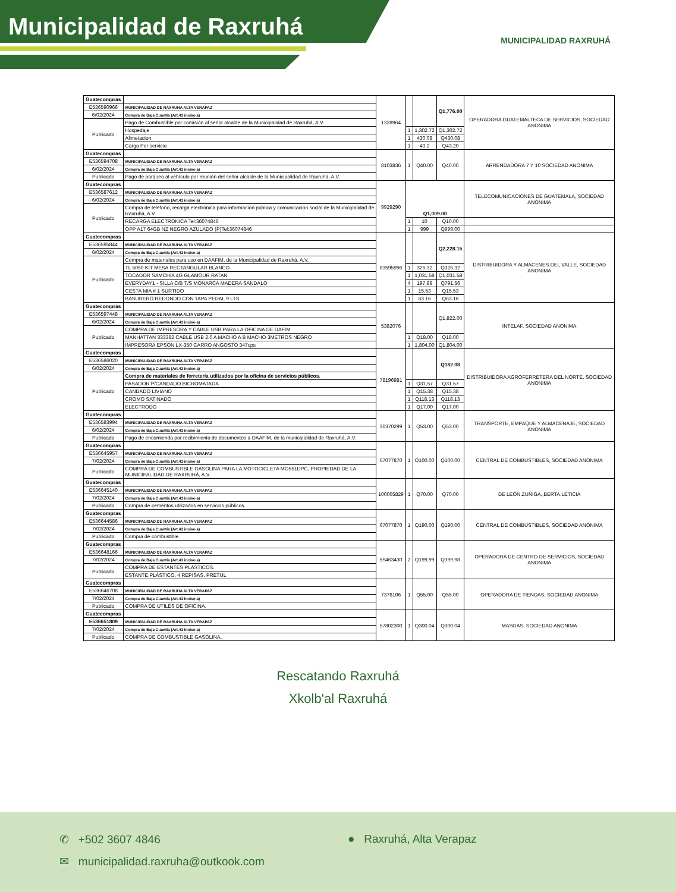Municipalidad de Raxruhá
MUNICIPALIDAD RAXRUHÁ
| Guatecompras | | 1328964 | | | Q1,776.00 | OPERADORA GUATEMALTECA DE SERVICIOS, SOCIEDAD ANONIMA |
| E536590966 | MUNICIPALIDAD DE RAXRUHA ALTA VERAPAZ | | | | | |
| 6/02/2024 | Compra de Baja Cuantía (Art.43 inciso a) | | | | | |
| Publicado | Pago de Combustible por comisión al señor alcalde de la Municipalidad de Raxruhá, A.V. | | | | | |
| | Hospedaje | | 1 | 1,302.72 | Q1,302.72 | |
| | Alimetacion | | 1 | 430.08 | Q430.08 | |
| | Cargo Por servicio | | 1 | 43.2 | Q43.20 | |
| Guatecompras | | 8103836 | 1 | Q40.00 | Q40.00 | ARRENDADORA 7 Y 10 SOCIEDAD ANONIMA |
| E536594708 | MUNICIPALIDAD DE RAXRUHA ALTA VERAPAZ | | | | | |
| 6/02/2024 | Compra de Baja Cuantía (Art.43 inciso a) | | | | | |
| Publicado | Pago de parqueo al vehículo por reunión del señor alcalde de la Municipalidad de Raxruhá, A.V. | | | | | |
| Guatecompras | | 9929290 | Q1,009.00 | | | TELECOMUNICACIONES DE GUATEMALA, SOCIEDAD ANONIMA |
| E536587612 | MUNICIPALIDAD DE RAXRUHA ALTA VERAPAZ | | | | | |
| 6/02/2024 | Compra de Baja Cuantía (Art.43 inciso a) | | | | | |
| Publicado | Compra de teléfono, recarga electrónica para información pública y comunicación social de la Municipalidad de Raxruhá, A.V. | | | | | |
| | RECARGA ELECTRONICA Tel:36074846 | | 1 | 10 | Q10.00 | |
| | OPP A17 64GB NZ NEGRO AZULADO (P)Tel:36074846 | | 1 | 999 | Q999.00 | |
| Guatecompras | | 83595996 | | | Q2,228.15 | DISTRIBUIDORA Y ALMACENES DEL VALLE, SOCIEDAD ANONIMA |
| E536595844 | MUNICIPALIDAD DE RAXRUHA ALTA VERAPAZ | | | | | |
| 6/02/2024 | Compra de Baja Cuantía (Art.43 inciso a) | | | | | |
| Publicado | Compra de materiales para uso en DAAFIM, de la Municipalidad de Raxruhá, A.V. | | | | | |
| | TL 5050 KIT MESA RECTANGULAR BLANCO | | 1 | 326.32 | Q326.32 | |
| | TOCADOR SAMCHIA 4G GLAMOUR RATAN | | 1 | 1,031.58 | Q1,031.58 | |
| | EVERYDAY1 - SILLA C/B T/S MONARCA MADERA SANDALO | | 4 | 197.89 | Q791.56 | |
| | CESTA MIA # 1 SURTIDO | | 1 | 15.53 | Q15.53 | |
| | BASURERO REDONDO CON TAPA PEDAL 9 LTS | | 1 | 63.16 | Q63.16 | |
| Guatecompras | | 5382076 | | | Q1,822.00 | INTELAF, SOCIEDAD ANONIMA |
| E536597448 | MUNICIPALIDAD DE RAXRUHA ALTA VERAPAZ | | | | | |
| 6/02/2024 | Compra de Baja Cuantía (Art.43 inciso a) | | | | | |
| Publicado | COMPRA DE IMPRESORA Y CABLE USB PARA LA OFICINA DE DAFIM. | | | | | |
| | MANHATTAN 333382 CABLE USB 2.0 A MACHO A B MACHO 3METROS NEGRO | | 1 | Q18.00 | Q18.00 | |
| | IMPRESORA EPSON LX-350 CARRO ANGOSTO 347cps | | 1 | 1,804.00 | Q1,804.00 | |
| Guatecompras | | 78196981 | | | Q182.08 | DISTRIBUIDORA AGROFERRETERA DEL NORTE, SOCIEDAD ANONIMA |
| E536586020 | MUNICIPALIDAD DE RAXRUHA ALTA VERAPAZ | | | | | |
| 6/02/2024 | Compra de Baja Cuantía (Art.43 inciso a) | | | | | |
| Publicado | Compra de materiales de ferretería utilizados por la oficina de servicios públicos. | | | | | |
| | PASADOR P/CANDADO BICROMATADA | | 1 | Q31.57 | Q31.57 | |
| | CANDADO LIVIANO | | 1 | Q15.38 | Q15.38 | |
| | CROMO SATINADO | | 1 | Q118.13 | Q118.13 | |
| | ELECTRODO | | 1 | Q17.00 | Q17.00 | |
| Guatecompras | | 30370299 | 1 | Q53.00 | Q53.00 | TRANSPORTE, EMPAQUE Y ALMACENAJE, SOCIEDAD ANONIMA |
| E536583994 | MUNICIPALIDAD DE RAXRUHA ALTA VERAPAZ | | | | | |
| 6/02/2024 | Compra de Baja Cuantía (Art.43 inciso a) | | | | | |
| Publicado | Pago de encomienda por recibimiento de documentos a DAAFIM, de la municipalidad de Raxruhá, A.V. | | | | | |
| Guatecompras | | 67077870 | 1 | Q100.00 | Q100.00 | CENTRAL DE COMBUSTIBLES, SOCIEDAD ANONIMA |
| E536645957 | MUNICIPALIDAD DE RAXRUHA ALTA VERAPAZ | | | | | |
| 7/02/2024 | Compra de Baja Cuantía (Art.43 inciso a) | | | | | |
| Publicado | COMPRA DE COMBUSTIBLE GASOLINA PARA LA MOTOCICLETA MO551DPC, PROPIEDAD DE LA MUNICIPALIDAD DE RAXRUHÁ, A.V. | | | | | |
| Guatecompras | | 100005829 | 1 | Q70.00 | Q70.00 | DE LEÓN,ZUÑIGA,,BERTA,LETICIA |
| E536645140 | MUNICIPALIDAD DE RAXRUHA ALTA VERAPAZ | | | | | |
| 7/02/2024 | Compra de Baja Cuantía (Art.43 inciso a) | | | | | |
| Publicado | Compra de cementos utilizados en servicios públicos. | | | | | |
| Guatecompras | | 67077870 | 1 | Q190.00 | Q190.00 | CENTRAL DE COMBUSTIBLES, SOCIEDAD ANONIMA |
| E536644586 | MUNICIPALIDAD DE RAXRUHA ALTA VERAPAZ | | | | | |
| 7/02/2024 | Compra de Baja Cuantía (Art.43 inciso a) | | | | | |
| Publicado | Compra de combustible. | | | | | |
| Guatecompras | | 59463430 | 2 | Q199.99 | Q399.98 | OPERADORA DE CENTRO DE SERVICIOS, SOCIEDAD ANONIMA |
| E536648166 | MUNICIPALIDAD DE RAXRUHA ALTA VERAPAZ | | | | | |
| 7/02/2024 | Compra de Baja Cuantía (Art.43 inciso a) | | | | | |
| Publicado | COMPRA DE ESTANTES PLÁSTICOS. | | | | | |
| | ESTANTE PLÁSTICO, 4 REPISAS, PRETUL | | | | | |
| Guatecompras | | 7378106 | 1 | Q55.00 | Q55.00 | OPERADORA DE TIENDAS, SOCIEDAD ANONIMA |
| E536646708 | MUNICIPALIDAD DE RAXRUHA ALTA VERAPAZ | | | | | |
| 7/02/2024 | Compra de Baja Cuantía (Art.43 inciso a) | | | | | |
| Publicado | COMPRA DE UTILES DE OFICINA. | | | | | |
| Guatecompras | | 57802300 | 1 | Q300.04 | Q300.04 | MASGAS, SOCIEDAD ANONIMA |
| E536651809 | MUNICIPALIDAD DE RAXRUHA ALTA VERAPAZ | | | | | |
| 7/02/2024 | Compra de Baja Cuantía (Art.43 inciso a) | | | | | |
| Publicado | COMPRA DE COMBUSTIBLE GASOLINA. | | | | | |
Rescatando Raxruhá
Xkolb'al Raxruhá
✆ +502 3607 4846 ● Raxruhá, Alta Verapaz
✉ municipalidad.raxruha@outkook.com